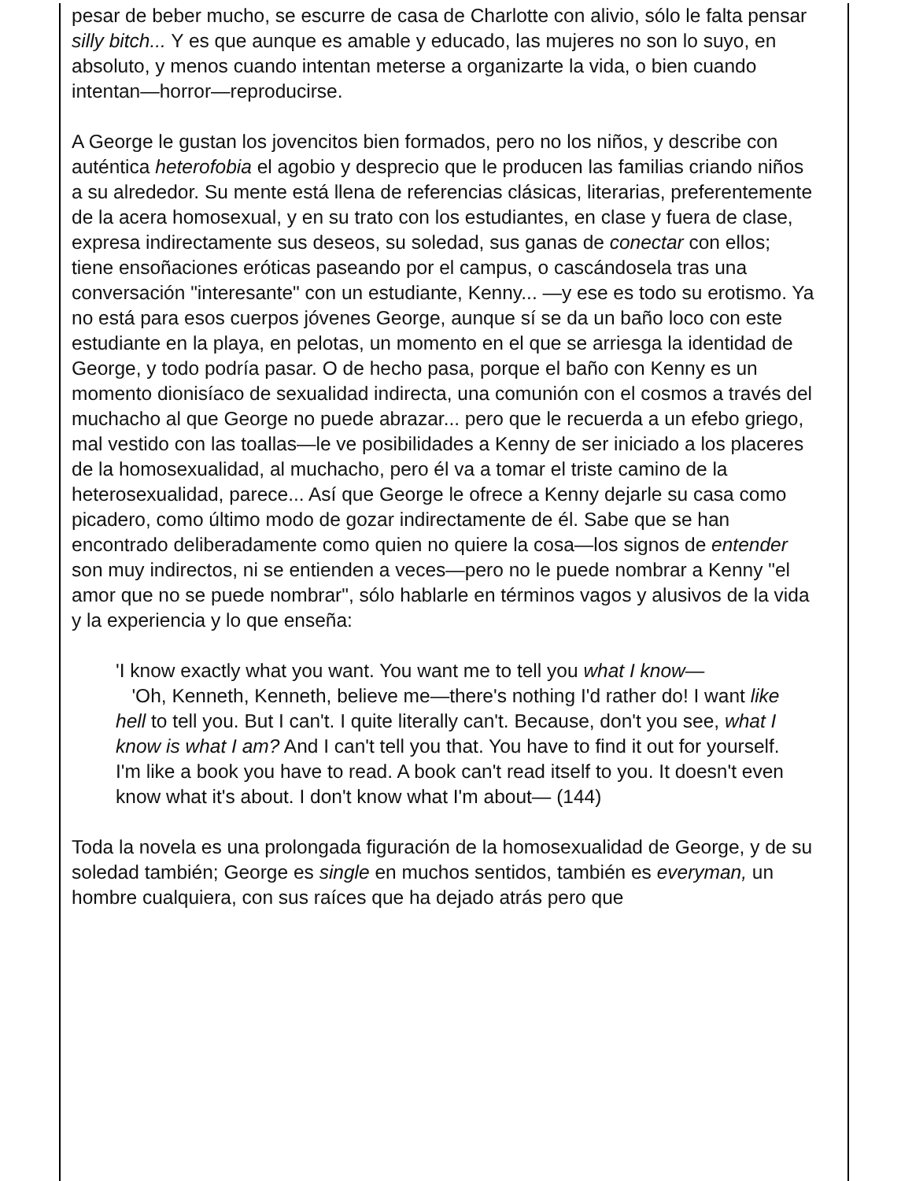pesar de beber mucho, se escurre de casa de Charlotte con alivio, sólo le falta pensar silly bitch... Y es que aunque es amable y educado, las mujeres no son lo suyo, en absoluto, y menos cuando intentan meterse a organizarte la vida, o bien cuando intentan—horror—reproducirse.
A George le gustan los jovencitos bien formados, pero no los niños, y describe con auténtica heterofobia el agobio y desprecio que le producen las familias criando niños a su alrededor. Su mente está llena de referencias clásicas, literarias, preferentemente de la acera homosexual, y en su trato con los estudiantes, en clase y fuera de clase, expresa indirectamente sus deseos, su soledad, sus ganas de conectar con ellos; tiene ensoñaciones eróticas paseando por el campus, o cascándosela tras una conversación "interesante" con un estudiante, Kenny... —y ese es todo su erotismo. Ya no está para esos cuerpos jóvenes George, aunque sí se da un baño loco con este estudiante en la playa, en pelotas, un momento en el que se arriesga la identidad de George, y todo podría pasar. O de hecho pasa, porque el baño con Kenny es un momento dionisíaco de sexualidad indirecta, una comunión con el cosmos a través del muchacho al que George no puede abrazar... pero que le recuerda a un efebo griego, mal vestido con las toallas—le ve posibilidades a Kenny de ser iniciado a los placeres de la homosexualidad, al muchacho, pero él va a tomar el triste camino de la heterosexualidad, parece... Así que George le ofrece a Kenny dejarle su casa como picadero, como último modo de gozar indirectamente de él. Sabe que se han encontrado deliberadamente como quien no quiere la cosa—los signos de entender son muy indirectos, ni se entienden a veces—pero no le puede nombrar a Kenny "el amor que no se puede nombrar", sólo hablarle en términos vagos y alusivos de la vida y la experiencia y lo que enseña:
'I know exactly what you want. You want me to tell you what I know—
'Oh, Kenneth, Kenneth, believe me—there's nothing I'd rather do! I want like hell to tell you. But I can't. I quite literally can't. Because, don't you see, what I know is what I am? And I can't tell you that. You have to find it out for yourself. I'm like a book you have to read. A book can't read itself to you. It doesn't even know what it's about. I don't know what I'm about— (144)
Toda la novela es una prolongada figuración de la homosexualidad de George, y de su soledad también; George es single en muchos sentidos, también es everyman, un hombre cualquiera, con sus raíces que ha dejado atrás pero que